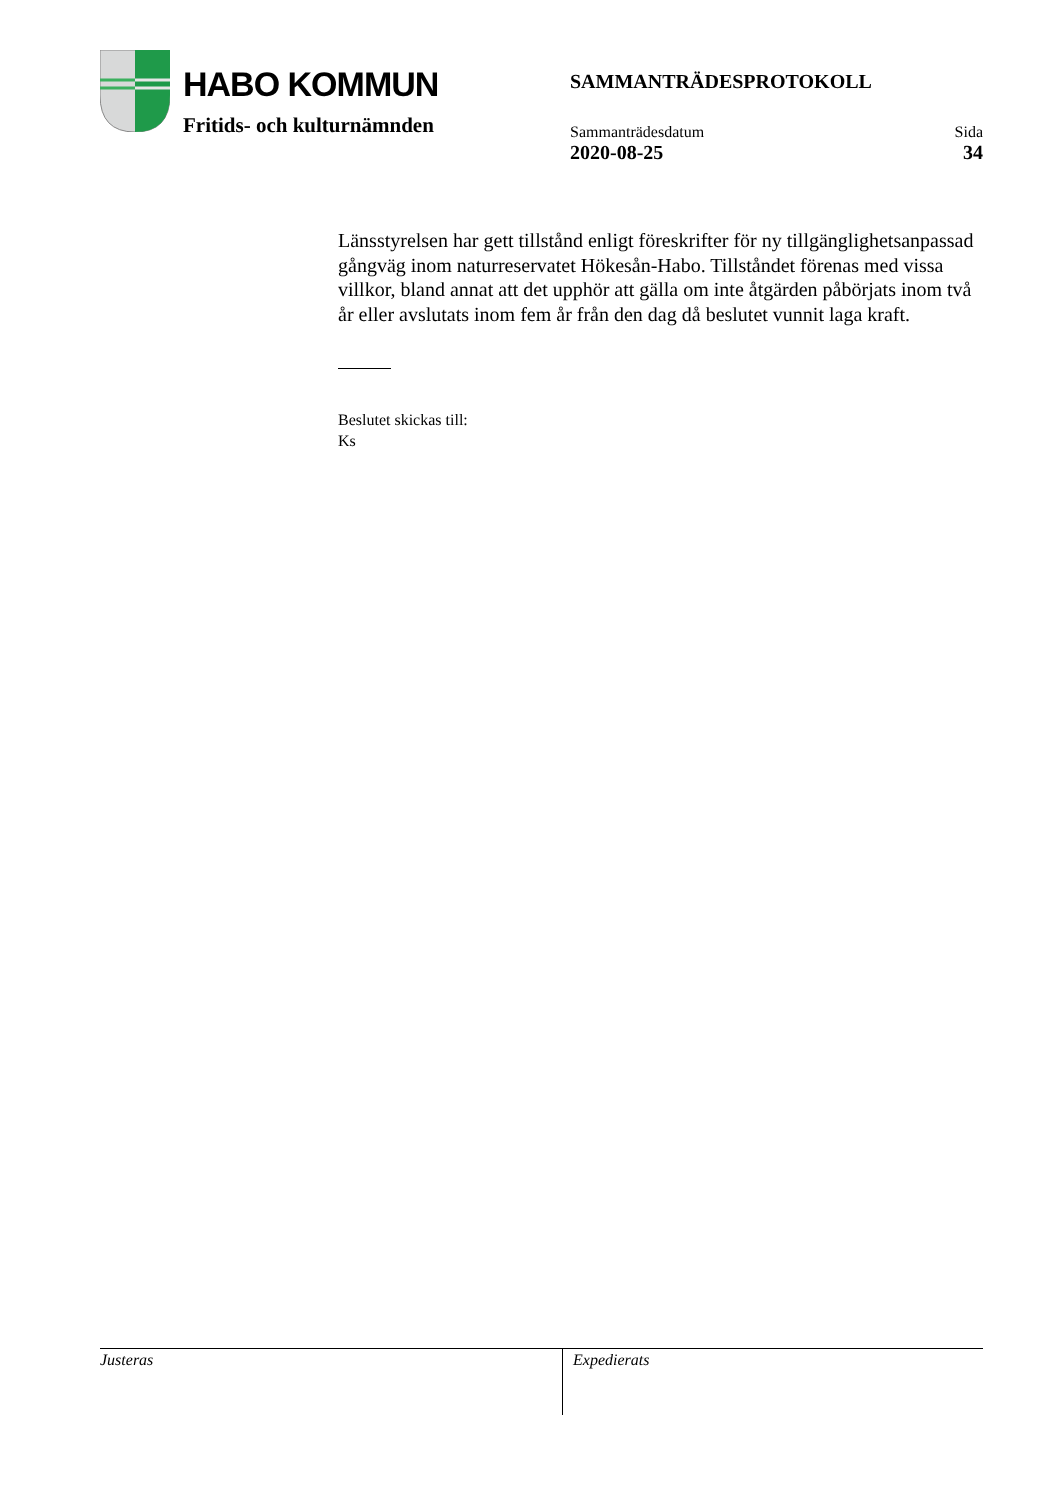HABO KOMMUN
Fritids- och kulturnämnden
SAMMANTRÄDESPROTOKOLL
Sammanträdesdatum
2020-08-25
Sida
34
Länsstyrelsen har gett tillstånd enligt föreskrifter för ny tillgänglighetsanpassad gångväg inom naturreservatet Hökesån-Habo. Tillståndet förenas med vissa villkor, bland annat att det upphör att gälla om inte åtgärden påbörjats inom två år eller avslutats inom fem år från den dag då beslutet vunnit laga kraft.
Beslutet skickas till:
Ks
Justeras Expedierats